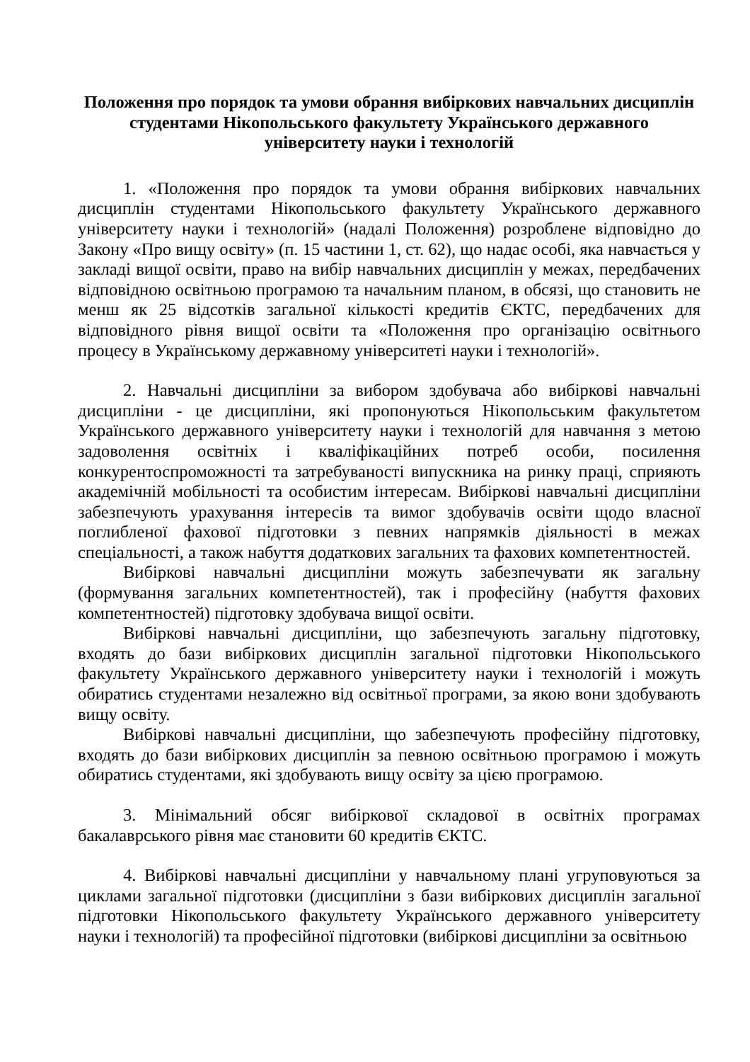Положення про порядок та умови обрання вибіркових навчальних дисциплін студентами Нікопольського факультету Українського державного університету науки і технологій
1. «Положення про порядок та умови обрання вибіркових навчальних дисциплін студентами Нікопольського факультету Українського державного університету науки і технологій» (надалі Положення) розроблене відповідно до Закону «Про вищу освіту» (п. 15 частини 1, ст. 62), що надає особі, яка навчається у закладі вищої освіти, право на вибір навчальних дисциплін у межах, передбачених відповідною освітньою програмою та начальним планом, в обсязі, що становить не менш як 25 відсотків загальної кількості кредитів ЄКТС, передбачених для відповідного рівня вищої освіти та «Положення про організацію освітнього процесу в Українському державному університеті науки і технологій».
2. Навчальні дисципліни за вибором здобувача або вибіркові навчальні дисципліни - це дисципліни, які пропонуються Нікопольським факультетом Українського державного університету науки і технологій для навчання з метою задоволення освітніх і кваліфікаційних потреб особи, посилення конкурентоспроможності та затребуваності випускника на ринку праці, сприяють академічній мобільності та особистим інтересам. Вибіркові навчальні дисципліни забезпечують урахування інтересів та вимог здобувачів освіти щодо власної поглибленої фахової підготовки з певних напрямків діяльності в межах спеціальності, а також набуття додаткових загальних та фахових компетентностей.
Вибіркові навчальні дисципліни можуть забезпечувати як загальну (формування загальних компетентностей), так і професійну (набуття фахових компетентностей) підготовку здобувача вищої освіти.
Вибіркові навчальні дисципліни, що забезпечують загальну підготовку, входять до бази вибіркових дисциплін загальної підготовки Нікопольського факультету Українського державного університету науки і технологій і можуть обиратись студентами незалежно від освітньої програми, за якою вони здобувають вищу освіту.
Вибіркові навчальні дисципліни, що забезпечують професійну підготовку, входять до бази вибіркових дисциплін за певною освітньою програмою і можуть обиратись студентами, які здобувають вищу освіту за цією програмою.
3. Мінімальний обсяг вибіркової складової в освітніх програмах бакалаврського рівня має становити 60 кредитів ЄКТС.
4. Вибіркові навчальні дисципліни у навчальному плані угруповуються за циклами загальної підготовки (дисципліни з бази вибіркових дисциплін загальної підготовки Нікопольського факультету Українського державного університету науки і технологій) та професійної підготовки (вибіркові дисципліни за освітньою